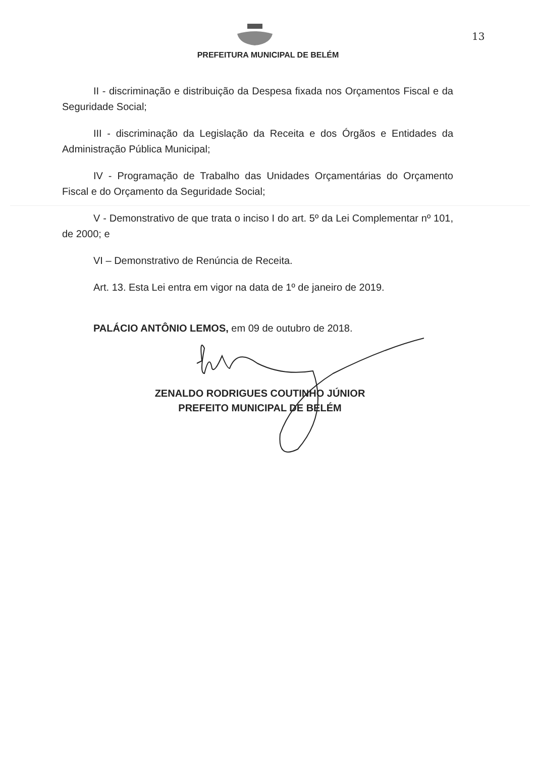13
PREFEITURA MUNICIPAL DE BELÉM
II - discriminação e distribuição da Despesa fixada nos Orçamentos Fiscal e da Seguridade Social;
III - discriminação da Legislação da Receita e dos Órgãos e Entidades da Administração Pública Municipal;
IV - Programação de Trabalho das Unidades Orçamentárias do Orçamento Fiscal e do Orçamento da Seguridade Social;
V - Demonstrativo de que trata o inciso I do art. 5º da Lei Complementar nº 101, de 2000; e
VI – Demonstrativo de Renúncia de Receita.
Art. 13. Esta Lei entra em vigor na data de 1º de janeiro de 2019.
PALÁCIO ANTÔNIO LEMOS, em 09 de outubro de 2018.
ZENALDO RODRIGUES COUTINHO JÚNIOR
PREFEITO MUNICIPAL DE BELÉM